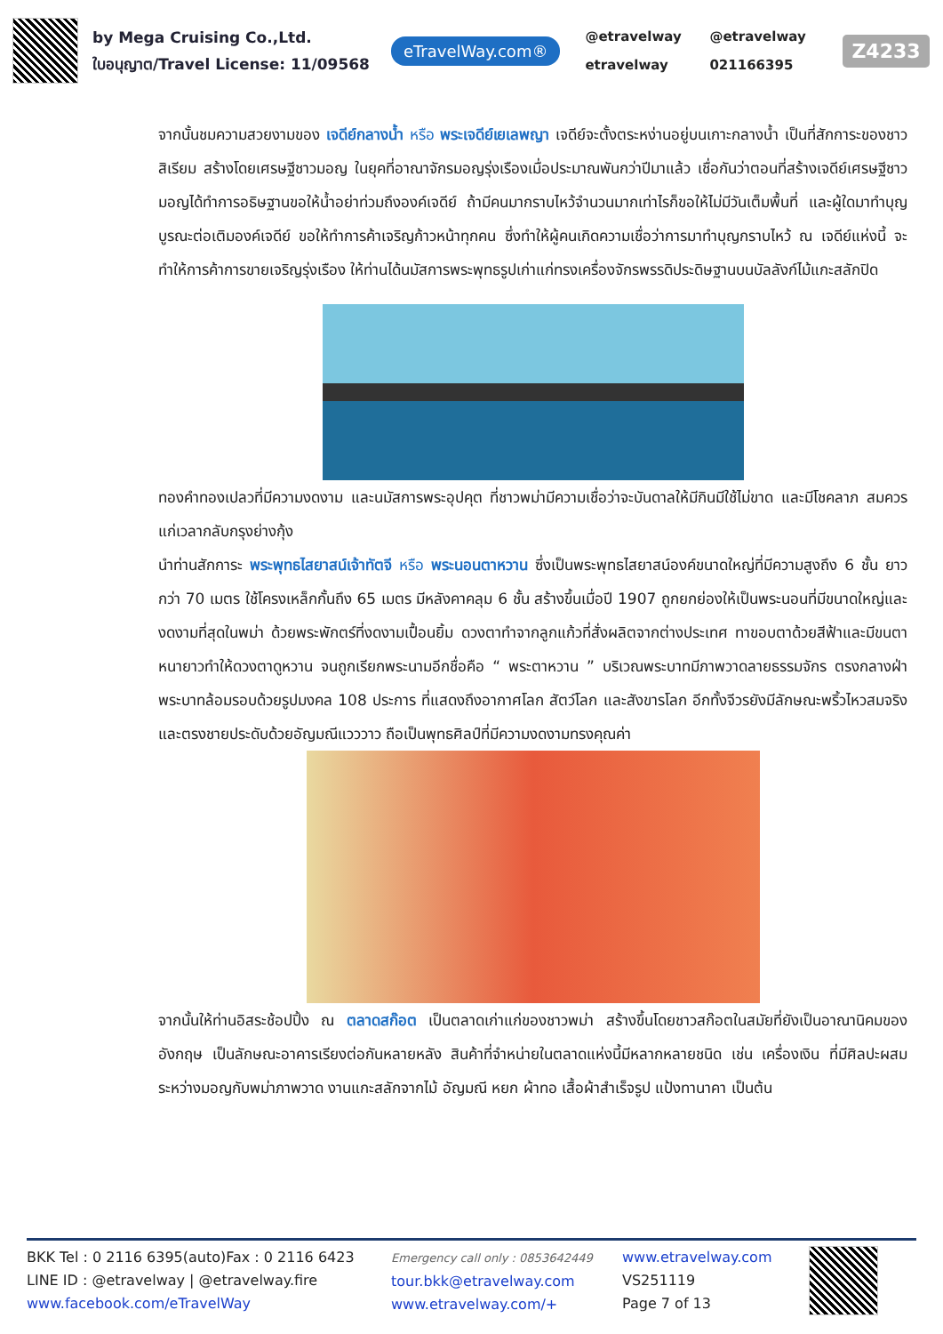by Mega Cruising Co.,Ltd.
ใบอนุญาต/Travel License: 11/09568
eTravelWay.com®
@etravelway @etravelway etravelway 021166395
Z4233
จากนั้นชมความสวยงามของ เจดีย์กลางน้ำ หรือ พระเจดีย์เยเลพญา เจดีย์จะตั้งตระหง่านอยู่บนเกาะกลางน้ำ เป็นที่สักการะของชาวสิเรียม สร้างโดยเศรษฐีชาวมอญ ในยุคที่อาณาจักรมอญรุ่งเรืองเมื่อประมาณพันกว่าปีมาแล้ว เชื่อกันว่าตอนที่สร้างเจดีย์เศรษฐีชาวมอญได้ทำการอธิษฐานขอให้น้ำอย่าท่วมถึงองค์เจดีย์ ถ้ามีคนมากราบไหว้จำนวนมากเท่าไรก็ขอให้ไม่มีวันเต็มพื้นที่ และผู้ใดมาทำบุญบูรณะต่อเติมองค์เจดีย์ ขอให้ทำการค้าเจริญก้าวหน้าทุกคน ซึ่งทำให้ผู้คนเกิดความเชื่อว่าการมาทำบุญกราบไหว้ ณ เจดีย์แห่งนี้ จะทำให้การค้าการขายเจริญรุ่งเรือง ให้ท่านได้นมัสการพระพุทธรูปเก่าแก่ทรงเครื่องจักรพรรดิประดิษฐานบนบัลลังก์ไม้แกะสลักปิด
ทองคำทองเปลวที่มีความงดงาม และนมัสการพระอุปคุต ที่ชาวพม่ามีความเชื่อว่าจะบันดาลให้มีกินมีใช้ไม่ขาด และมีโชคลาภ สมควรแก่เวลากลับกรุงย่างกุ้ง
นำท่านสักการะ พระพุทธไสยาสน์เจ้าทัตจี หรือ พระนอนตาหวาน ซึ่งเป็นพระพุทธไสยาสน์องค์ขนาดใหญ่ที่มีความสูงถึง 6 ชั้น ยาวกว่า 70 เมตร ใช้โครงเหล็กกั้นถึง 65 เมตร มีหลังคาคลุม 6 ชั้น สร้างขึ้นเมื่อปี 1907 ถูกยกย่องให้เป็นพระนอนที่มีขนาดใหญ่และงดงามที่สุดในพม่า ด้วยพระพักตร์ที่งดงามเปื้อนยิ้ม ดวงตาทำจากลูกแก้วที่สั่งผลิตจากต่างประเทศ ทาขอบตาด้วยสีฟ้าและมีขนตาหนายาวทำให้ดวงตาดูหวาน จนถูกเรียกพระนามอีกชื่อคือ “ พระตาหวาน ” บริเวณพระบาทมีภาพวาดลายธรรมจักร ตรงกลางฝ่าพระบาทล้อมรอบด้วยรูปมงคล 108 ประการ ที่แสดงถึงอากาศโลก สัตว์โลก และสังขารโลก อีกทั้งจีวรยังมีลักษณะพริ้วไหวสมจริงและตรงชายประดับด้วยอัญมณีแวววาว ถือเป็นพุทธศิลป์ที่มีความงดงามทรงคุณค่า
จากนั้นให้ท่านอิสระช้อปปิ้ง ณ ตลาดสก๊อต เป็นตลาดเก่าแก่ของชาวพม่า สร้างขึ้นโดยชาวสก๊อตในสมัยที่ยังเป็นอาณานิคมของอังกฤษ เป็นลักษณะอาคารเรียงต่อกันหลายหลัง สินค้าที่จำหน่ายในตลาดแห่งนี้มีหลากหลายชนิด เช่น เครื่องเงิน ที่มีศิลปะผสมระหว่างมอญกับพม่าภาพวาด งานแกะสลักจากไม้ อัญมณี หยก ผ้าทอ เสื้อผ้าสำเร็จรูป แป้งทานาคา เป็นต้น
BKK Tel : 0 2116 6395(auto)Fax : 0 2116 6423
LINE ID : @etravelway | @etravelway.fire
www.facebook.com/eTravelWay
Emergency call only : 0853642449
tour.bkk@etravelway.com
www.etravelway.com/+
www.etravelway.com
VS251119
Page 7 of 13